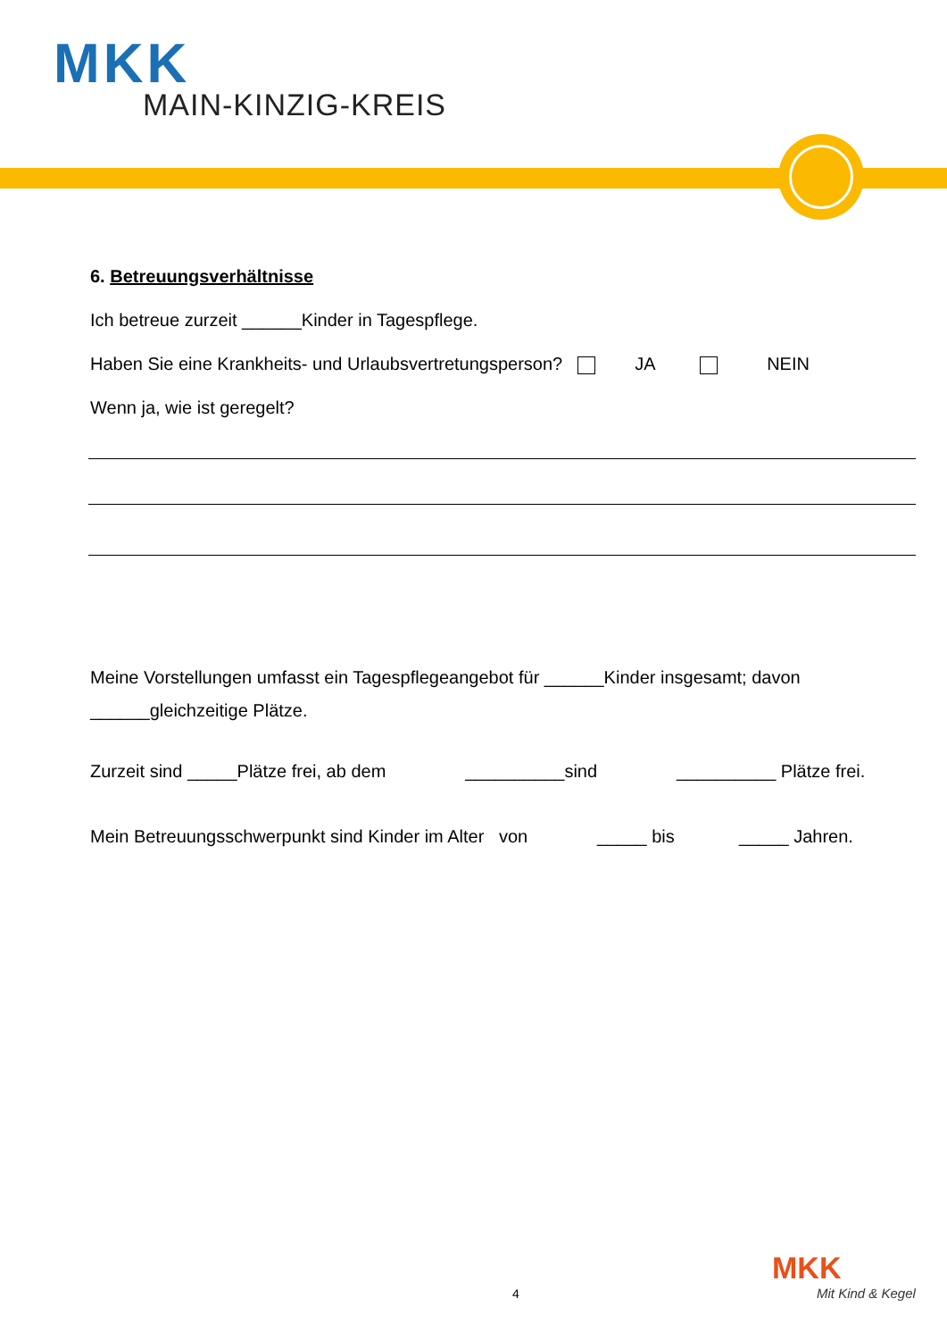MKK
MAIN-KINZIG-KREIS
6. Betreuungsverhältnisse
Ich betreue zurzeit ______Kinder in Tagespflege.
Haben Sie eine Krankheits- und Urlaubsvertretungsperson? JA NEIN
Wenn ja, wie ist geregelt?
Meine Vorstellungen umfasst ein Tagespflegeangebot für ______Kinder insgesamt; davon ______gleichzeitige Plätze.
Zurzeit sind _____Plätze frei, ab dem __________sind __________ Plätze frei.
Mein Betreuungsschwerpunkt sind Kinder im Alter von _____ bis _____ Jahren.
4
MKK
Mit Kind & Kegel